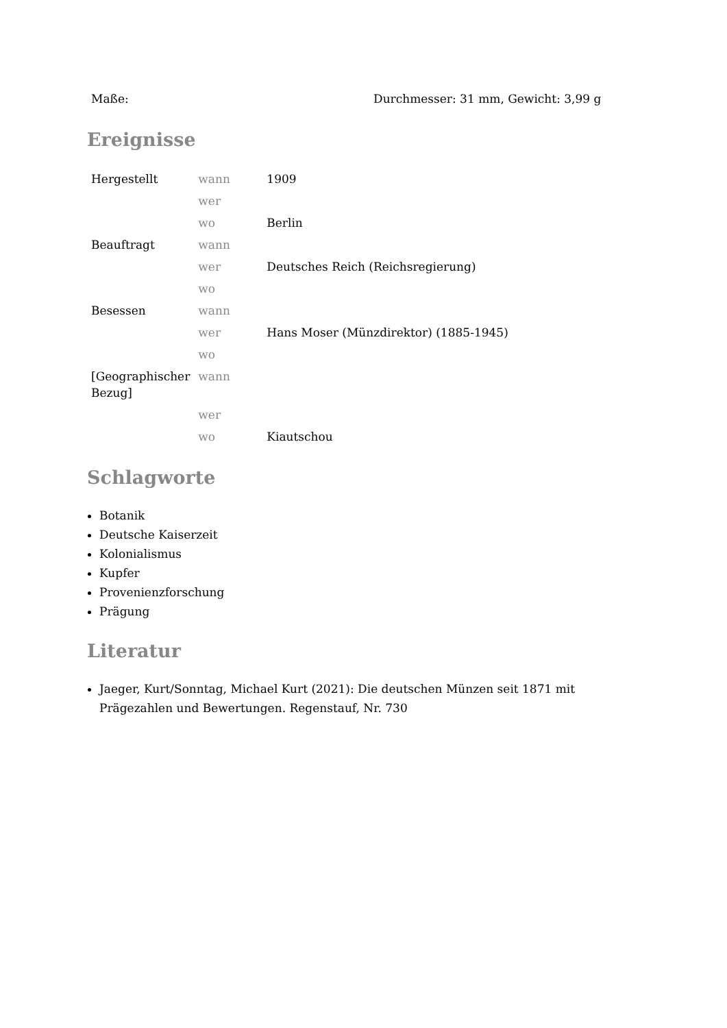| Maße: | Durchmesser: 31 mm, Gewicht: 3,99 g |
Ereignisse
| Hergestellt | wann | 1909 |
| | wer | |
| | wo | Berlin |
| Beauftragt | wann | |
| | wer | Deutsches Reich (Reichsregierung) |
| | wo | |
| Besessen | wann | |
| | wer | Hans Moser (Münzdirektor) (1885-1945) |
| | wo | |
| [Geographischer Bezug] | wann | |
| | wer | |
| | wo | Kiautschou |
Schlagworte
Botanik
Deutsche Kaiserzeit
Kolonialismus
Kupfer
Provenienzforschung
Prägung
Literatur
Jaeger, Kurt/Sonntag, Michael Kurt (2021): Die deutschen Münzen seit 1871 mit Prägezahlen und Bewertungen. Regenstauf, Nr. 730